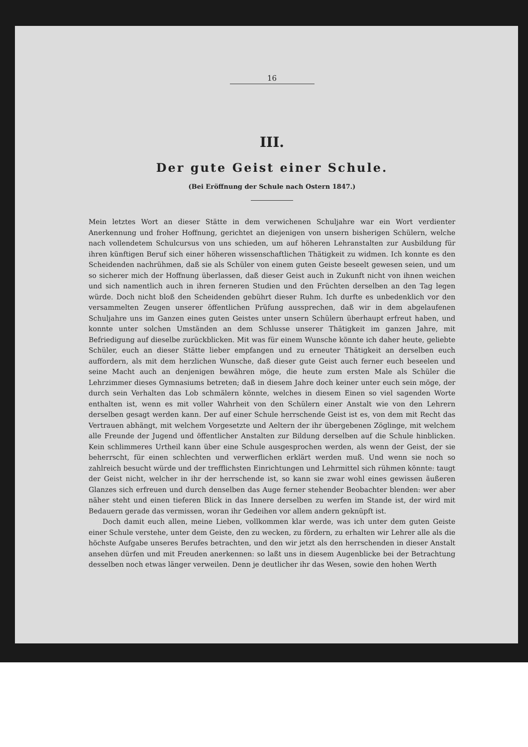16
III.
Der gute Geist einer Schule.
(Bei Eröffnung der Schule nach Ostern 1847.)
Mein letztes Wort an dieser Stätte in dem verwichenen Schuljahre war ein Wort verdienter Anerkennung und froher Hoffnung, gerichtet an diejenigen von unsern bisherigen Schülern, welche nach vollendetem Schulcursus von uns schieden, um auf höheren Lehranstalten zur Ausbildung für ihren künftigen Beruf sich einer höheren wissenschaftlichen Thätigkeit zu widmen. Ich konnte es den Scheidenden nachrühmen, daß sie als Schüler von einem guten Geiste beseelt gewesen seien, und um so sicherer mich der Hoffnung überlassen, daß dieser Geist auch in Zukunft nicht von ihnen weichen und sich namentlich auch in ihren ferneren Studien und den Früchten derselben an den Tag legen würde. Doch nicht bloß den Scheidenden gebührt dieser Ruhm. Ich durfte es unbedenklich vor den versammelten Zeugen unserer öffentlichen Prüfung aussprechen, daß wir in dem abgelaufenen Schuljahre uns im Ganzen eines guten Geistes unter unsern Schülern überhaupt erfreut haben, und konnte unter solchen Umständen an dem Schlusse unserer Thätigkeit im ganzen Jahre, mit Befriedigung auf dieselbe zurückblicken. Mit was für einem Wunsche könnte ich daher heute, geliebte Schüler, euch an dieser Stätte lieber empfangen und zu erneuter Thätigkeit an derselben euch auffordern, als mit dem herzlichen Wunsche, daß dieser gute Geist auch ferner euch beseelen und seine Macht auch an denjenigen bewähren möge, die heute zum ersten Male als Schüler die Lehrzimmer dieses Gymnasiums betreten; daß in diesem Jahre doch keiner unter euch sein möge, der durch sein Verhalten das Lob schmälern könnte, welches in diesem Einen so viel sagenden Worte enthalten ist, wenn es mit voller Wahrheit von den Schülern einer Anstalt wie von den Lehrern derselben gesagt werden kann. Der auf einer Schule herrschende Geist ist es, von dem mit Recht das Vertrauen abhängt, mit welchem Vorgesetzte und Aeltern der ihr übergebenen Zöglinge, mit welchem alle Freunde der Jugend und öffentlicher Anstalten zur Bildung derselben auf die Schule hinblicken. Kein schlimmeres Urtheil kann über eine Schule ausgesprochen werden, als wenn der Geist, der sie beherrscht, für einen schlechten und verwerflichen erklärt werden muß. Und wenn sie noch so zahlreich besucht würde und der trefflichsten Einrichtungen und Lehrmittel sich rühmen könnte: taugt der Geist nicht, welcher in ihr der herrschende ist, so kann sie zwar wohl eines gewissen äußeren Glanzes sich erfreuen und durch denselben das Auge ferner stehender Beobachter blenden: wer aber näher steht und einen tieferen Blick in das Innere derselben zu werfen im Stande ist, der wird mit Bedauern gerade das vermissen, woran ihr Gedeihen vor allem andern geknüpft ist.
Doch damit euch allen, meine Lieben, vollkommen klar werde, was ich unter dem guten Geiste einer Schule verstehe, unter dem Geiste, den zu wecken, zu fördern, zu erhalten wir Lehrer alle als die höchste Aufgabe unseres Berufes betrachten, und den wir jetzt als den herrschenden in dieser Anstalt ansehen dürfen und mit Freuden anerkennen: so laßt uns in diesem Augenblicke bei der Betrachtung desselben noch etwas länger verweilen. Denn je deutlicher ihr das Wesen, sowie den hohen Werth